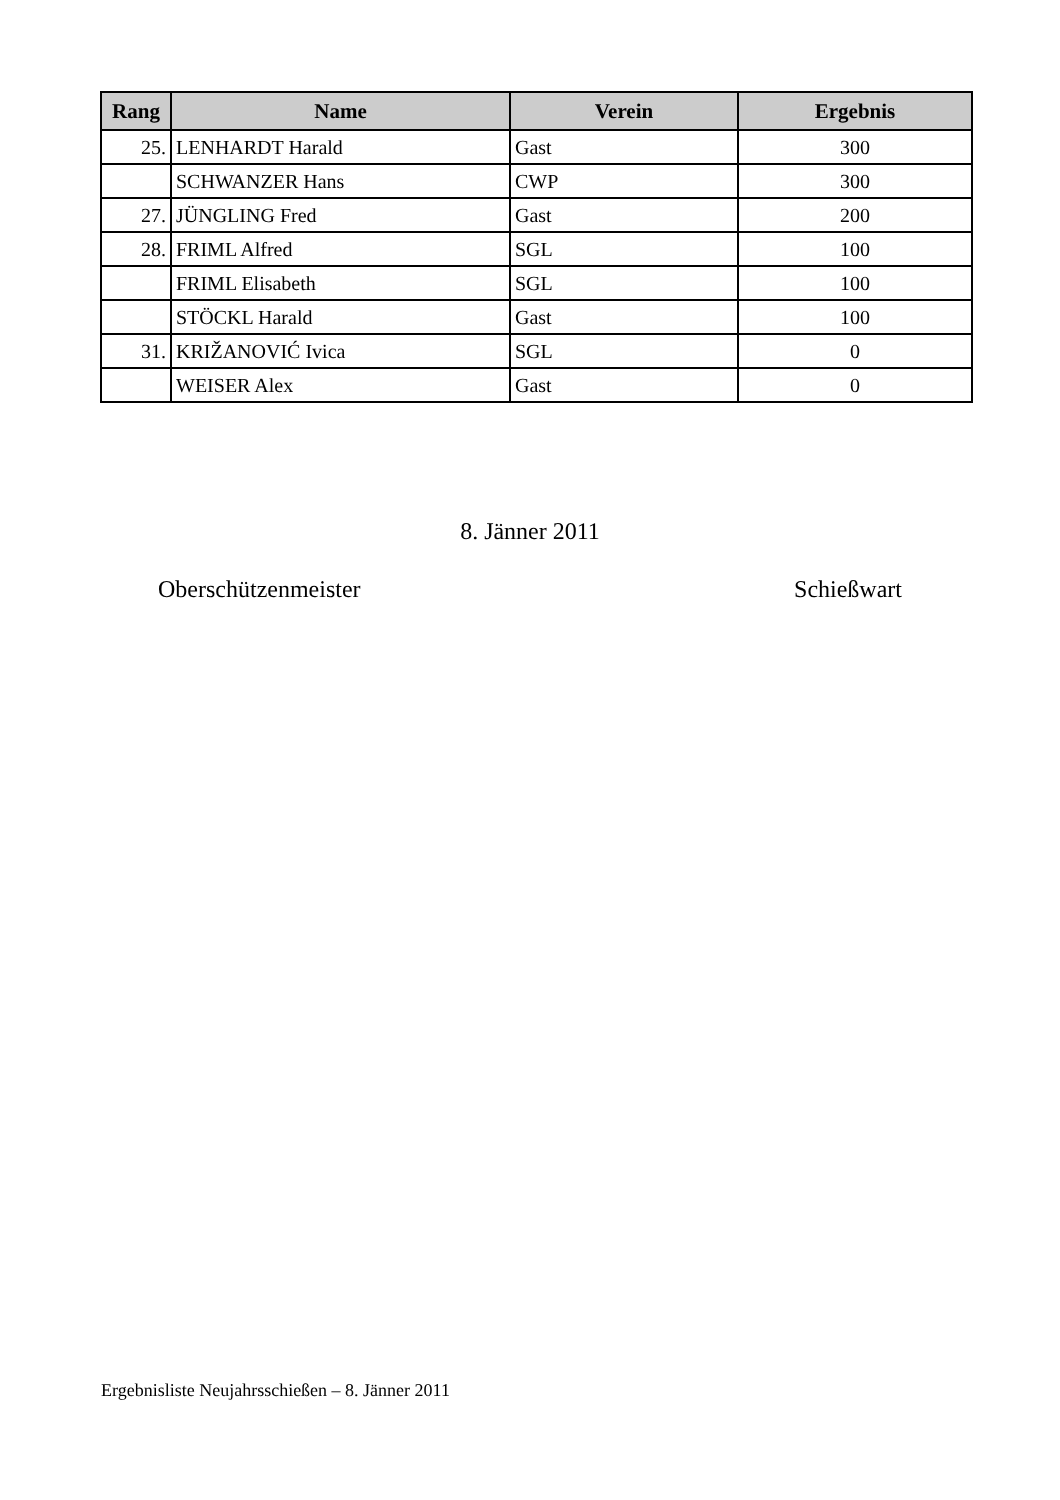| Rang | Name | Verein | Ergebnis |
| --- | --- | --- | --- |
| 25. | LENHARDT Harald | Gast | 300 |
| | SCHWANZER Hans | CWP | 300 |
| 27. | JÜNGLING Fred | Gast | 200 |
| 28. | FRIML Alfred | SGL | 100 |
| | FRIML Elisabeth | SGL | 100 |
| | STÖCKL Harald | Gast | 100 |
| 31. | KRIŽANOVIĆ Ivica | SGL | 0 |
| | WEISER Alex | Gast | 0 |
8. Jänner 2011
Oberschützenmeister Schießwart
Ergebnisliste Neujahrsschießen – 8. Jänner 2011